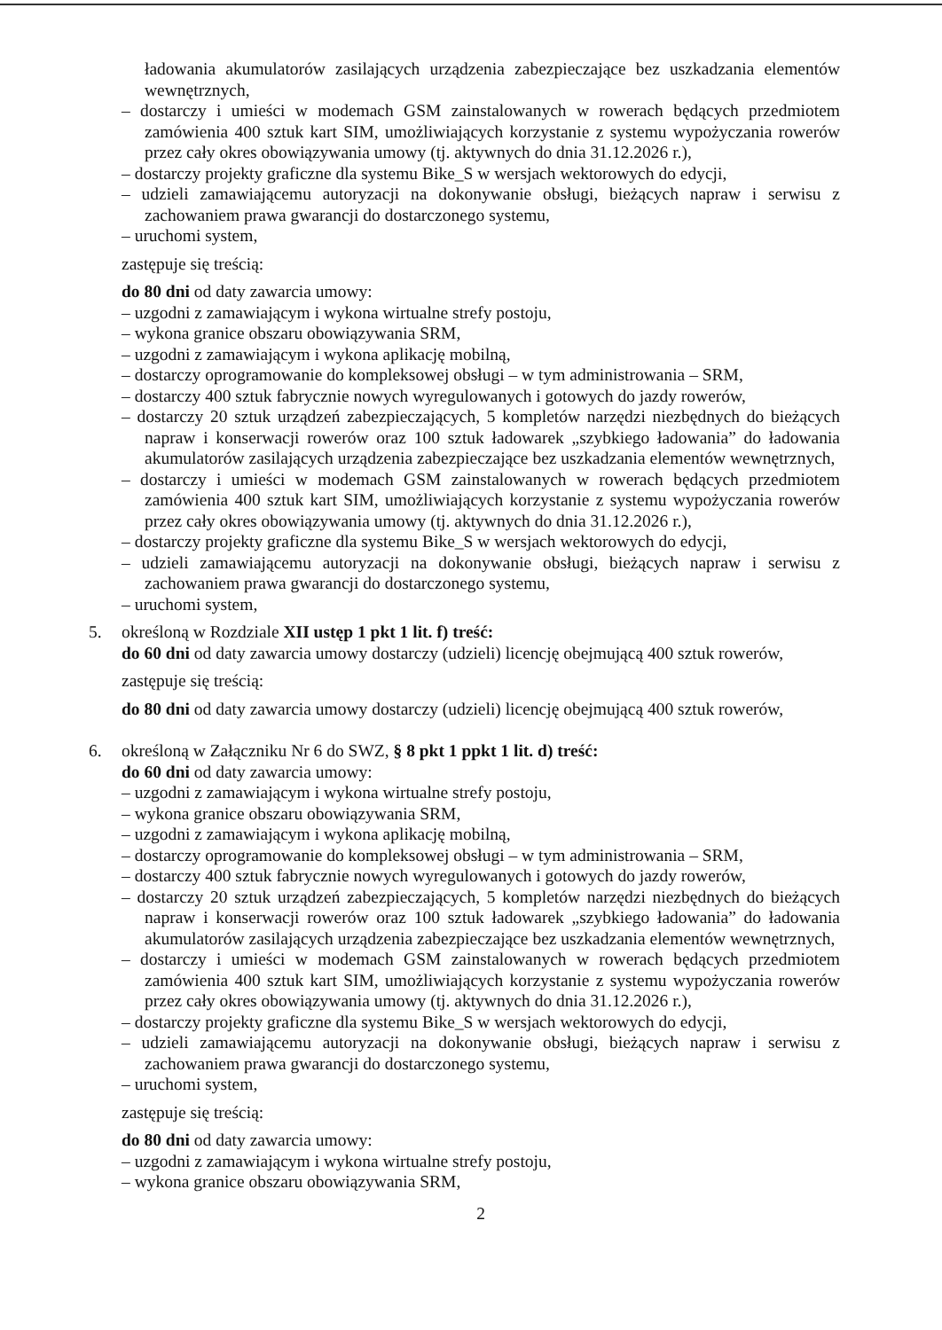ładowania akumulatorów zasilających urządzenia zabezpieczające bez uszkadzania elementów wewnętrznych,
– dostarczy i umieści w modemach GSM zainstalowanych w rowerach będących przedmiotem zamówienia 400 sztuk kart SIM, umożliwiających korzystanie z systemu wypożyczania rowerów przez cały okres obowiązywania umowy (tj. aktywnych do dnia 31.12.2026 r.),
– dostarczy projekty graficzne dla systemu Bike_S w wersjach wektorowych do edycji,
– udzieli zamawiającemu autoryzacji na dokonywanie obsługi, bieżących napraw i serwisu z zachowaniem prawa gwarancji do dostarczonego systemu,
– uruchomi system,
zastępuje się treścią:
do 80 dni od daty zawarcia umowy:
– uzgodni z zamawiającym i wykona wirtualne strefy postoju,
– wykona granice obszaru obowiązywania SRM,
– uzgodni z zamawiającym i wykona aplikację mobilną,
– dostarczy oprogramowanie do kompleksowej obsługi – w tym administrowania – SRM,
– dostarczy 400 sztuk fabrycznie nowych wyregulowanych i gotowych do jazdy rowerów,
– dostarczy 20 sztuk urządzeń zabezpieczających, 5 kompletów narzędzi niezbędnych do bieżących napraw i konserwacji rowerów oraz 100 sztuk ładowarek „szybkiego ładowania” do ładowania akumulatorów zasilających urządzenia zabezpieczające bez uszkadzania elementów wewnętrznych,
– dostarczy i umieści w modemach GSM zainstalowanych w rowerach będących przedmiotem zamówienia 400 sztuk kart SIM, umożliwiających korzystanie z systemu wypożyczania rowerów przez cały okres obowiązywania umowy (tj. aktywnych do dnia 31.12.2026 r.),
– dostarczy projekty graficzne dla systemu Bike_S w wersjach wektorowych do edycji,
– udzieli zamawiającemu autoryzacji na dokonywanie obsługi, bieżących napraw i serwisu z zachowaniem prawa gwarancji do dostarczonego systemu,
– uruchomi system,
5. określoną w Rozdziale XII ustęp 1 pkt 1 lit. f) treść:
do 60 dni od daty zawarcia umowy dostarczy (udzieli) licencję obejmującą 400 sztuk rowerów,
zastępuje się treścią:
do 80 dni od daty zawarcia umowy dostarczy (udzieli) licencję obejmującą 400 sztuk rowerów,
6. określoną w Załączniku Nr 6 do SWZ, § 8 pkt 1 ppkt 1 lit. d) treść:
do 60 dni od daty zawarcia umowy:
– uzgodni z zamawiającym i wykona wirtualne strefy postoju,
– wykona granice obszaru obowiązywania SRM,
– uzgodni z zamawiającym i wykona aplikację mobilną,
– dostarczy oprogramowanie do kompleksowej obsługi – w tym administrowania – SRM,
– dostarczy 400 sztuk fabrycznie nowych wyregulowanych i gotowych do jazdy rowerów,
– dostarczy 20 sztuk urządzeń zabezpieczających, 5 kompletów narzędzi niezbędnych do bieżących napraw i konserwacji rowerów oraz 100 sztuk ładowarek „szybkiego ładowania” do ładowania akumulatorów zasilających urządzenia zabezpieczające bez uszkadzania elementów wewnętrznych,
– dostarczy i umieści w modemach GSM zainstalowanych w rowerach będących przedmiotem zamówienia 400 sztuk kart SIM, umożliwiających korzystanie z systemu wypożyczania rowerów przez cały okres obowiązywania umowy (tj. aktywnych do dnia 31.12.2026 r.),
– dostarczy projekty graficzne dla systemu Bike_S w wersjach wektorowych do edycji,
– udzieli zamawiającemu autoryzacji na dokonywanie obsługi, bieżących napraw i serwisu z zachowaniem prawa gwarancji do dostarczonego systemu,
– uruchomi system,
zastępuje się treścią:
do 80 dni od daty zawarcia umowy:
– uzgodni z zamawiającym i wykona wirtualne strefy postoju,
– wykona granice obszaru obowiązywania SRM,
2